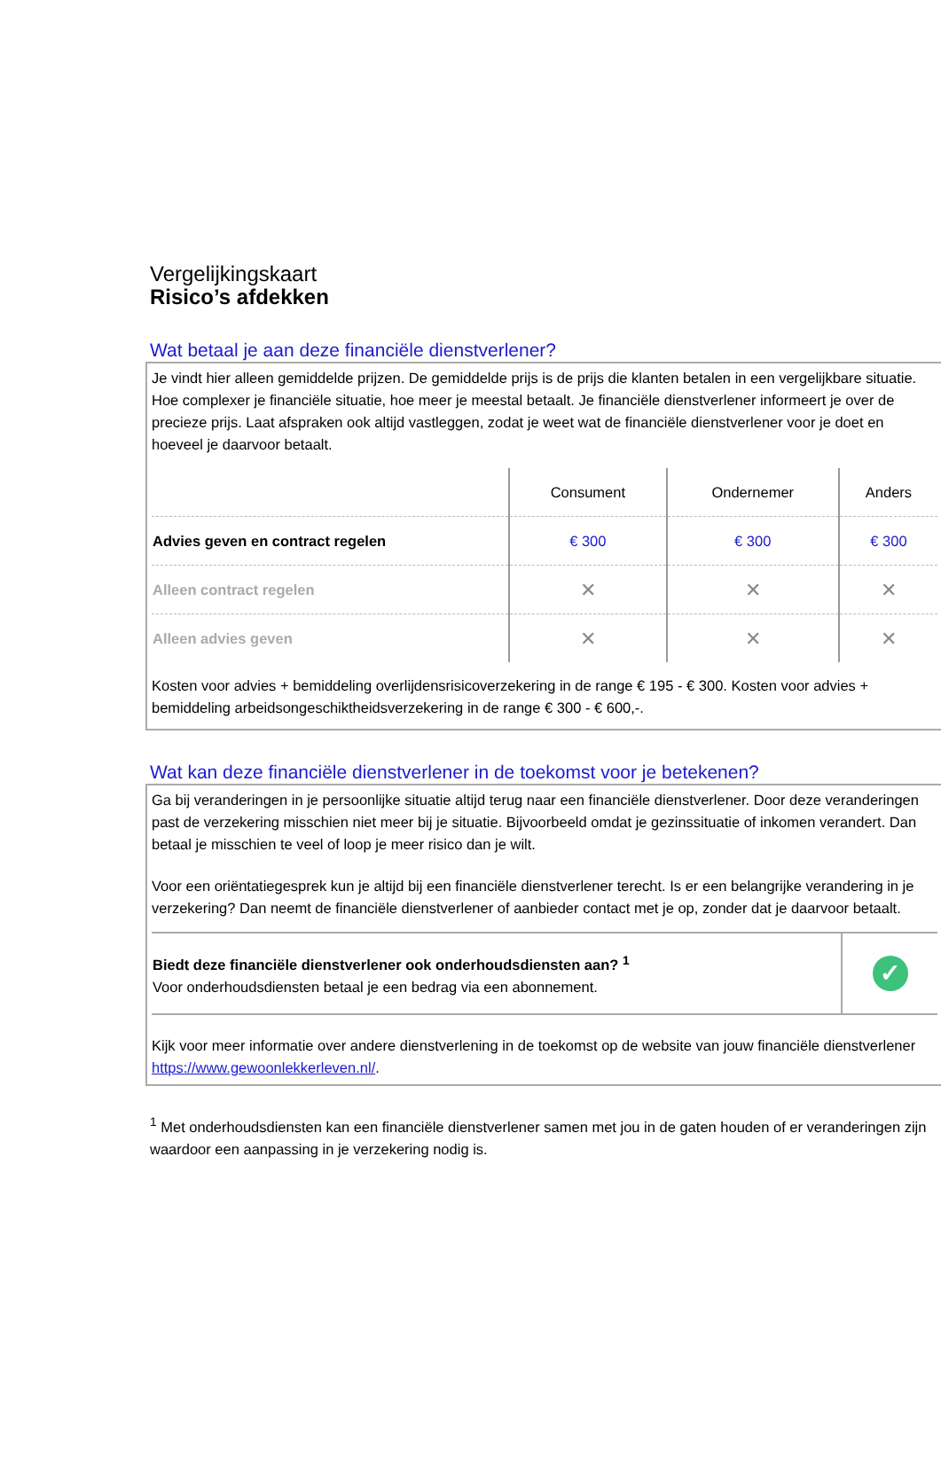Vergelijkingskaart
Risico’s afdekken
Wat betaal je aan deze financiële dienstverlener?
Je vindt hier alleen gemiddelde prijzen. De gemiddelde prijs is de prijs die klanten betalen in een vergelijkbare situatie. Hoe complexer je financiële situatie, hoe meer je meestal betaalt. Je financiële dienstverlener informeert je over de precieze prijs. Laat afspraken ook altijd vastleggen, zodat je weet wat de financiële dienstverlener voor je doet en hoeveel je daarvoor betaalt.
| | Consument | Ondernemer | Anders |
| --- | --- | --- | --- |
| Advies geven en contract regelen | € 300 | € 300 | € 300 |
| Alleen contract regelen | ✕ | ✕ | ✕ |
| Alleen advies geven | ✕ | ✕ | ✕ |
Kosten voor advies + bemiddeling overlijdensrisicoverzekering in de range € 195 - € 300. Kosten voor advies + bemiddeling arbeidsongeschiktheidsverzekering in de range € 300 - € 600,-.
Wat kan deze financiële dienstverlener in de toekomst voor je betekenen?
Ga bij veranderingen in je persoonlijke situatie altijd terug naar een financiële dienstverlener. Door deze veranderingen past de verzekering misschien niet meer bij je situatie. Bijvoorbeeld omdat je gezinssituatie of inkomen verandert. Dan betaal je misschien te veel of loop je meer risico dan je wilt.
Voor een oriëntatiegesprek kun je altijd bij een financiële dienstverlener terecht. Is er een belangrijke verandering in je verzekering? Dan neemt de financiële dienstverlener of aanbieder contact met je op, zonder dat je daarvoor betaalt.
| Biedt deze financiële dienstverlener ook onderhoudsdiensten aan? <sup>1</sup> Voor onderhoudsdiensten betaal je een bedrag via een abonnement. | ✓ |
Kijk voor meer informatie over andere dienstverlening in de toekomst op de website van jouw financiële dienstverlener https://www.gewoonlekkerleven.nl/.
<sup>1</sup> Met onderhoudsdiensten kan een financiële dienstverlener samen met jou in de gaten houden of er veranderingen zijn waardoor een aanpassing in je verzekering nodig is.